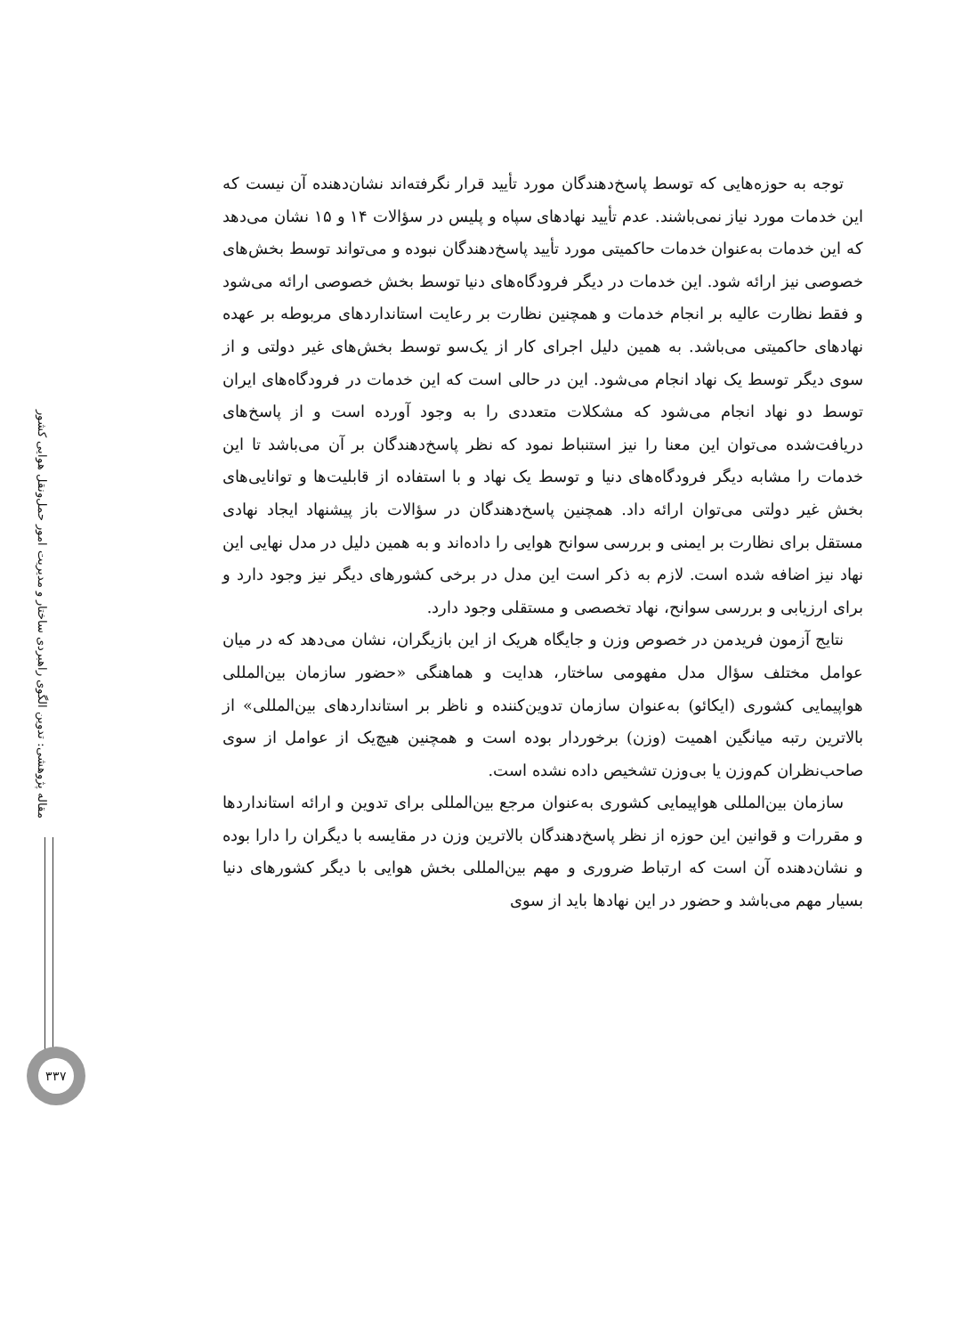مقاله پژوهشی: تدوین الگوی راهبردی ساختار و مدیریت امور حمل‌ونقل هوایی کشور
۳۳۷
توجه به حوزه‌هایی که توسط پاسخ‌دهندگان مورد تأیید قرار نگرفته‌اند نشان‌دهنده آن نیست که این خدمات مورد نیاز نمی‌باشند. عدم تأیید نهادهای سپاه و پلیس در سؤالات ۱۴ و ۱۵ نشان می‌دهد که این خدمات به‌عنوان خدمات حاکمیتی مورد تأیید پاسخ‌دهندگان نبوده و می‌تواند توسط بخش‌های خصوصی نیز ارائه شود. این خدمات در دیگر فرودگاه‌های دنیا توسط بخش خصوصی ارائه می‌شود و فقط نظارت عالیه بر انجام خدمات و همچنین نظارت بر رعایت استانداردهای مربوطه بر عهده نهادهای حاکمیتی می‌باشد. به همین دلیل اجرای کار از یک‌سو توسط بخش‌های غیر دولتی و از سوی دیگر توسط یک نهاد انجام می‌شود. این در حالی است که این خدمات در فرودگاه‌های ایران توسط دو نهاد انجام می‌شود که مشکلات متعددی را به وجود آورده است و از پاسخ‌های دریافت‌شده می‌توان این معنا را نیز استنباط نمود که نظر پاسخ‌دهندگان بر آن می‌باشد تا این خدمات را مشابه دیگر فرودگاه‌های دنیا و توسط یک نهاد و با استفاده از قابلیت‌ها و توانایی‌های بخش غیر دولتی می‌توان ارائه داد. همچنین پاسخ‌دهندگان در سؤالات باز پیشنهاد ایجاد نهادی مستقل برای نظارت بر ایمنی و بررسی سوانح هوایی را داده‌اند و به همین دلیل در مدل نهایی این نهاد نیز اضافه شده است. لازم به ذکر است این مدل در برخی کشورهای دیگر نیز وجود دارد و برای ارزیابی و بررسی سوانح، نهاد تخصصی و مستقلی وجود دارد.
نتایج آزمون فریدمن در خصوص وزن و جایگاه هریک از این بازیگران، نشان می‌دهد که در میان عوامل مختلف سؤال مدل مفهومی ساختار، هدایت و هماهنگی «حضور سازمان بین‌المللی هواپیمایی کشوری (ایکائو) به‌عنوان سازمان تدوین‌کننده و ناظر بر استانداردهای بین‌المللی» از بالاترین رتبه میانگین اهمیت (وزن) برخوردار بوده است و همچنین هیچ‌یک از عوامل از سوی صاحب‌نظران کم‌وزن یا بی‌وزن تشخیص داده نشده است.
سازمان بین‌المللی هواپیمایی کشوری به‌عنوان مرجع بین‌المللی برای تدوین و ارائه استانداردها و مقررات و قوانین این حوزه از نظر پاسخ‌دهندگان بالاترین وزن در مقایسه با دیگران را دارا بوده و نشان‌دهنده آن است که ارتباط ضروری و مهم بین‌المللی بخش هوایی با دیگر کشورهای دنیا بسیار مهم می‌باشد و حضور در این نهادها باید از سوی